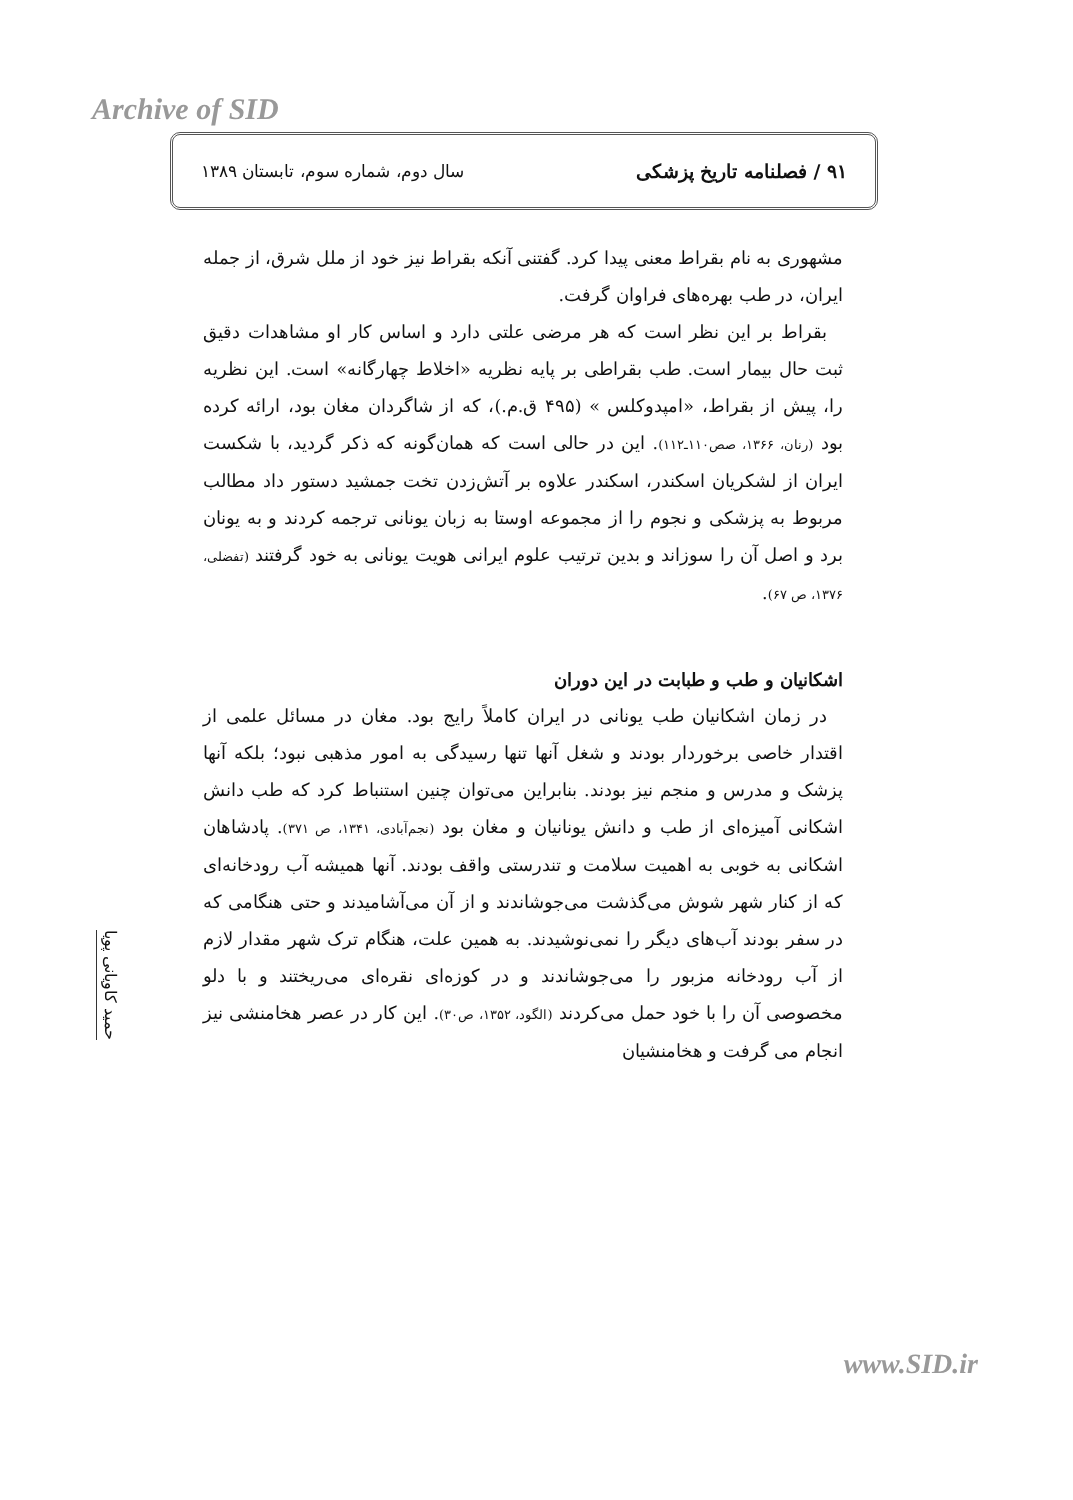Archive of SID
۹۱ / فصلنامه تاریخ پزشکی سال دوم، شماره سوم، تابستان ۱۳۸۹
مشهوری به نام بقراط معنی پیدا کرد. گفتنی آنکه بقراط نیز خود از ملل شرق، از جمله ایران، در طب بهره‌های فراوان گرفت.
بقراط بر این نظر است که هر مرضی علتی دارد و اساس کار او مشاهدات دقیق ثبت حال بیمار است. طب بقراطی بر پایه نظریه «اخلاط چهارگانه» است. این نظریه را، پیش از بقراط، «امپدوکلس » (۴۹۵ ق.م.)، که از شاگردان مغان بود، ارائه کرده بود (رنان، ۱۳۶۶، صص۱۱۰ـ۱۱۲). این در حالی است که همان‌گونه که ذکر گردید، با شکست ایران از لشکریان اسکندر، اسکندر علاوه بر آتش‌زدن تخت جمشید دستور داد مطالب مربوط به پزشکی و نجوم را از مجموعه اوستا به زبان یونانی ترجمه کردند و به یونان برد و اصل آن را سوزاند و بدین ترتیب علوم ایرانی هویت یونانی به خود گرفتند (تفضلی، ۱۳۷۶، ص ۶۷).
اشکانیان و طب و طبابت در این دوران
در زمان اشکانیان طب یونانی در ایران کاملاً رایج بود. مغان در مسائل علمی از اقتدار خاصی برخوردار بودند و شغل آنها تنها رسیدگی به امور مذهبی نبود؛ بلکه آنها پزشک و مدرس و منجم نیز بودند. بنابراین می‌توان چنین استنباط کرد که طب دانش اشکانی آمیزه‌ای از طب و دانش یونانیان و مغان بود (نجم‌آبادی، ۱۳۴۱، ص ۳۷۱). پادشاهان اشکانی به خوبی به اهمیت سلامت و تندرستی واقف بودند. آنها همیشه آب رودخانه‌ای که از کنار شهر شوش می‌گذشت می‌جوشاندند و از آن می‌آشامیدند و حتی هنگامی که در سفر بودند آب‌های دیگر را نمی‌نوشیدند. به همین علت، هنگام ترک شهر مقدار لازم از آب رودخانه مزبور را می‌جوشاندند و در کوزه‌ای نقره‌ای می‌ریختند و با دلو مخصوصی آن را با خود حمل می‌کردند (الگود، ۱۳۵۲، ص۳۰). این کار در عصر هخامنشی نیز انجام می گرفت و هخامنشیان
حمید کاویانی پویا
www.SID.ir